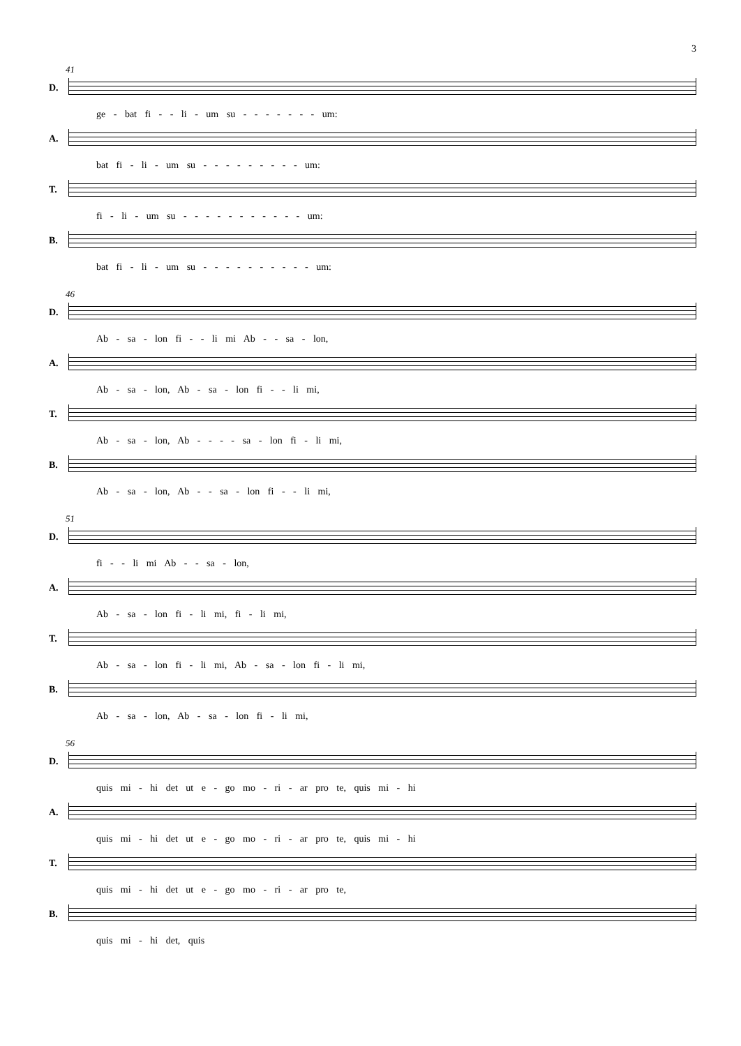3
41
D.
ge - bat fi - - li - um su - - - - - - - um:
A.
bat fi - li - um su - - - - - - - - - um:
T.
fi - li - um su - - - - - - - - - - - um:
B.
bat fi - li - um su - - - - - - - - - - um:
46
D.
Ab - sa - lon fi - - li mi Ab - - sa - lon,
A.
Ab - sa - lon, Ab - sa - lon fi - - li mi,
T.
Ab - sa - lon, Ab - - - - sa - lon fi - li mi,
B.
Ab - sa - lon, Ab - - sa - lon fi - - li mi,
51
D.
fi - - li mi Ab - - sa - lon,
A.
Ab - sa - lon fi - li mi, fi - li mi,
T.
Ab - sa - lon fi - li mi, Ab - sa - lon fi - li mi,
B.
Ab - sa - lon, Ab - sa - lon fi - li mi,
56
D.
quis mi - hi det ut e - go mo - ri - ar pro te, quis mi - hi
A.
quis mi - hi det ut e - go mo - ri - ar pro te, quis mi - hi
T.
quis mi - hi det ut e - go mo - ri - ar pro te,
B.
quis mi - hi det, quis